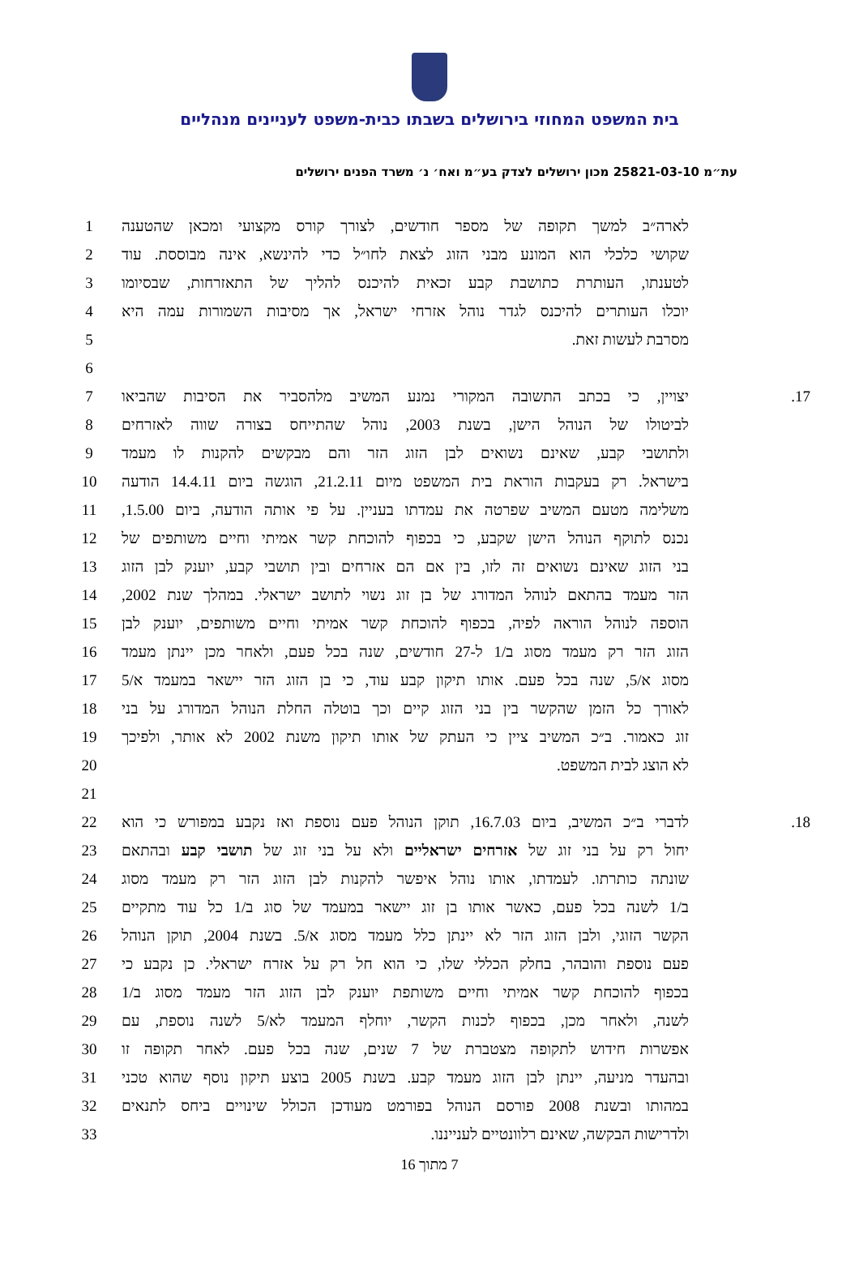בית המשפט המחוזי בירושלים בשבתו כבית-משפט לעניינים מנהליים
עת״מ 25821-03-10 מכון ירושלים לצדק בע״מ ואח׳ נ׳ משרד הפנים ירושלים
לארה״ב למשך תקופה של מספר חודשים, לצורך קורס מקצועי ומכאן שהטענה 1
שקושי כלכלי הוא המונע מבני הזוג לצאת לחו״ל כדי להינשא, אינה מבוססת. עוד 2
לטענתו, העותרת כתושבת קבע זכאית להיכנס להליך של התאזרחות, שבסיומו 3
יוכלו העותרים להיכנס לגדר נוהל אזרחי ישראל, אך מסיבות השמורות עמה היא 4
מסרבת לעשות זאת. 5
6
17. יצויין, כי בכתב התשובה המקורי נמנע המשיב מלהסביר את הסיבות שהביאו 7
לביטולו של הנוהל הישן, בשנת 2003, נוהל שהתייחס בצורה שווה לאזרחים 8
ולתושבי קבע, שאינם נשואים לבן הזוג הזר והם מבקשים להקנות לו מעמד 9
בישראל. רק בעקבות הוראת בית המשפט מיום 21.2.11, הוגשה ביום 14.4.11 הודעה 10
משלימה מטעם המשיב שפרטה את עמדתו בעניין. על פי אותה הודעה, ביום 1.5.00, 11
נכנס לתוקף הנוהל הישן שקבע, כי בכפוף להוכחת קשר אמיתי וחיים משותפים של 12
בני הזוג שאינם נשואים זה לזו, בין אם הם אזרחים ובין תושבי קבע, יוענק לבן הזוג 13
הזר מעמד בהתאם לנוהל המדורג של בן זוג נשוי לתושב ישראלי. במהלך שנת 2002, 14
הוספה לנוהל הוראה לפיה, בכפוף להוכחת קשר אמיתי וחיים משותפים, יוענק לבן 15
הזוג הזר רק מעמד מסוג ב/1 ל-27 חודשים, שנה בכל פעם, ולאחר מכן יינתן מעמד 16
מסוג א/5, שנה בכל פעם. אותו תיקון קבע עוד, כי בן הזוג הזר יישאר במעמד א/5 17
לאורך כל הזמן שהקשר בין בני הזוג קיים וכך בוטלה החלת הנוהל המדורג על בני 18
זוג כאמור. ב״כ המשיב ציין כי העתק של אותו תיקון משנת 2002 לא אותר, ולפיכך 19
לא הוצג לבית המשפט. 20
21
18. לדברי ב״כ המשיב, ביום 16.7.03, תוקן הנוהל פעם נוספת ואז נקבע במפורש כי הוא 22
יחול רק על בני זוג של אזרחים ישראליים ולא על בני זוג של תושבי קבע ובהתאם 23
שונתה כותרתו. לעמדתו, אותו נוהל איפשר להקנות לבן הזוג הזר רק מעמד מסוג 24
ב/1 לשנה בכל פעם, כאשר אותו בן זוג יישאר במעמד של סוג ב/1 כל עוד מתקיים 25
הקשר הזוגי, ולבן הזוג הזר לא יינתן כלל מעמד מסוג א/5. בשנת 2004, תוקן הנוהל 26
פעם נוספת והובהר, בחלק הכללי שלו, כי הוא חל רק על אזרח ישראלי. כן נקבע כי 27
בכפוף להוכחת קשר אמיתי וחיים משותפת יוענק לבן הזוג הזר מעמד מסוג ב/1 28
לשנה, ולאחר מכן, בכפוף לכנות הקשר, יוחלף המעמד לא/5 לשנה נוספת, עם 29
אפשרות חידוש לתקופה מצטברת של 7 שנים, שנה בכל פעם. לאחר תקופה זו 30
ובהעדר מניעה, יינתן לבן הזוג מעמד קבע. בשנת 2005 בוצע תיקון נוסף שהוא טכני 31
במהותו ובשנת 2008 פורסם הנוהל בפורמט מעודכן הכולל שינויים ביחס לתנאים 32
ולדרישות הבקשה, שאינם רלוונטיים לענייננו. 33
7 מתוך 16